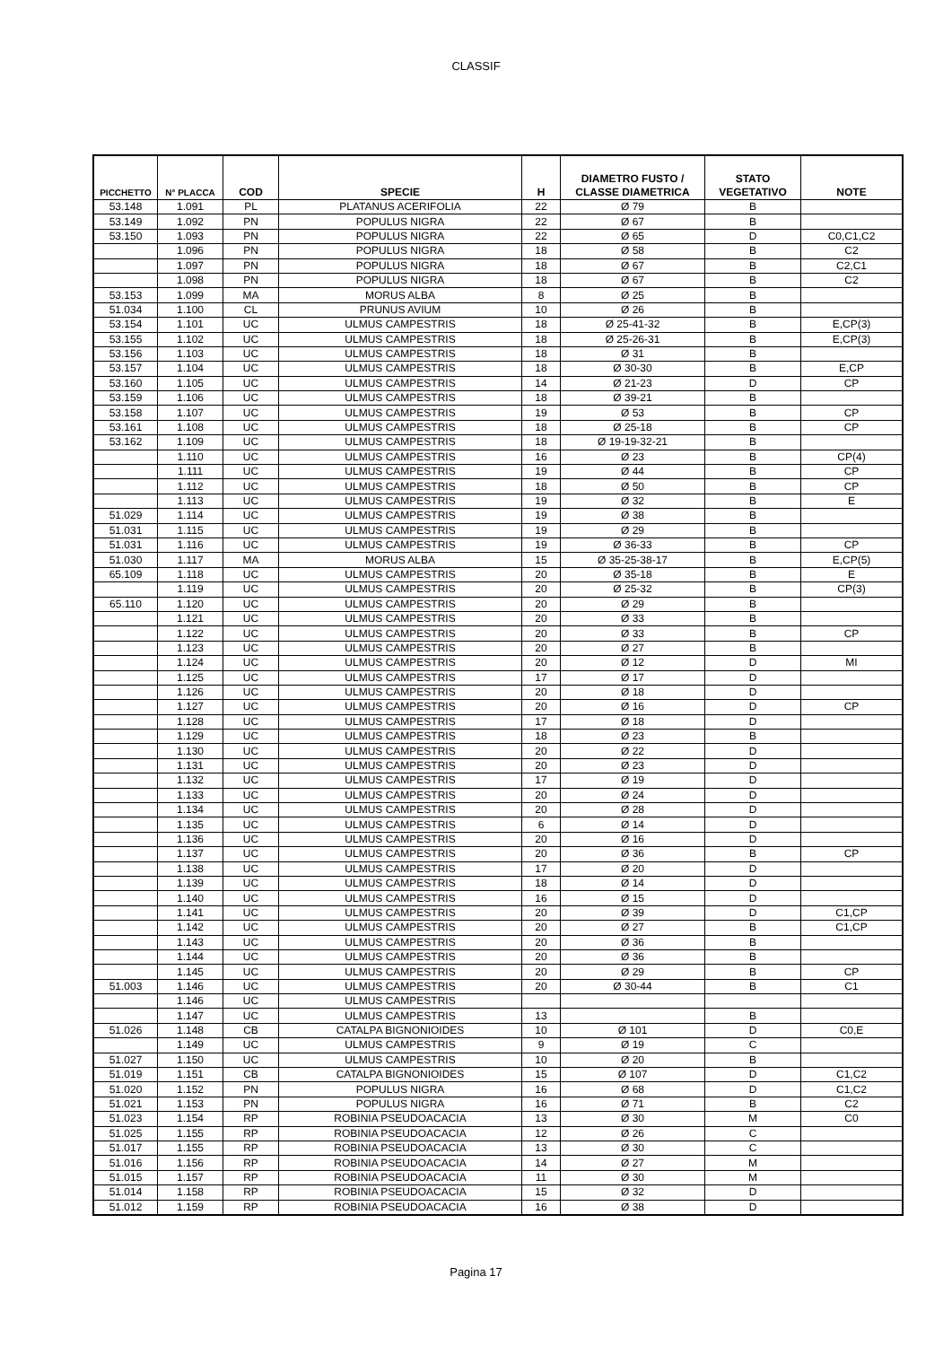CLASSIF
| PICCHETTO | N° PLACCA | COD | SPECIE | H | DIAMETRO FUSTO / CLASSE DIAMETRICA | STATO VEGETATIVO | NOTE |
| --- | --- | --- | --- | --- | --- | --- | --- |
| 53.148 | 1.091 | PL | PLATANUS ACERIFOLIA | 22 | Ø 79 | B | |
| 53.149 | 1.092 | PN | POPULUS NIGRA | 22 | Ø 67 | B | |
| 53.150 | 1.093 | PN | POPULUS NIGRA | 22 | Ø 65 | D | C0,C1,C2 |
| | 1.096 | PN | POPULUS NIGRA | 18 | Ø 58 | B | C2 |
| | 1.097 | PN | POPULUS NIGRA | 18 | Ø 67 | B | C2,C1 |
| | 1.098 | PN | POPULUS NIGRA | 18 | Ø 67 | B | C2 |
| 53.153 | 1.099 | MA | MORUS ALBA | 8 | Ø 25 | B | |
| 51.034 | 1.100 | CL | PRUNUS AVIUM | 10 | Ø 26 | B | |
| 53.154 | 1.101 | UC | ULMUS CAMPESTRIS | 18 | Ø 25-41-32 | B | E,CP(3) |
| 53.155 | 1.102 | UC | ULMUS CAMPESTRIS | 18 | Ø 25-26-31 | B | E,CP(3) |
| 53.156 | 1.103 | UC | ULMUS CAMPESTRIS | 18 | Ø 31 | B | |
| 53.157 | 1.104 | UC | ULMUS CAMPESTRIS | 18 | Ø 30-30 | B | E,CP |
| 53.160 | 1.105 | UC | ULMUS CAMPESTRIS | 14 | Ø 21-23 | D | CP |
| 53.159 | 1.106 | UC | ULMUS CAMPESTRIS | 18 | Ø 39-21 | B | |
| 53.158 | 1.107 | UC | ULMUS CAMPESTRIS | 19 | Ø 53 | B | CP |
| 53.161 | 1.108 | UC | ULMUS CAMPESTRIS | 18 | Ø 25-18 | B | CP |
| 53.162 | 1.109 | UC | ULMUS CAMPESTRIS | 18 | Ø 19-19-32-21 | B | |
| | 1.110 | UC | ULMUS CAMPESTRIS | 16 | Ø 23 | B | CP(4) |
| | 1.111 | UC | ULMUS CAMPESTRIS | 19 | Ø 44 | B | CP |
| | 1.112 | UC | ULMUS CAMPESTRIS | 18 | Ø 50 | B | CP |
| | 1.113 | UC | ULMUS CAMPESTRIS | 19 | Ø 32 | B | E |
| 51.029 | 1.114 | UC | ULMUS CAMPESTRIS | 19 | Ø 38 | B | |
| 51.031 | 1.115 | UC | ULMUS CAMPESTRIS | 19 | Ø 29 | B | |
| 51.031 | 1.116 | UC | ULMUS CAMPESTRIS | 19 | Ø 36-33 | B | CP |
| 51.030 | 1.117 | MA | MORUS ALBA | 15 | Ø 35-25-38-17 | B | E,CP(5) |
| 65.109 | 1.118 | UC | ULMUS CAMPESTRIS | 20 | Ø 35-18 | B | E |
| | 1.119 | UC | ULMUS CAMPESTRIS | 20 | Ø 25-32 | B | CP(3) |
| 65.110 | 1.120 | UC | ULMUS CAMPESTRIS | 20 | Ø 29 | B | |
| | 1.121 | UC | ULMUS CAMPESTRIS | 20 | Ø 33 | B | |
| | 1.122 | UC | ULMUS CAMPESTRIS | 20 | Ø 33 | B | CP |
| | 1.123 | UC | ULMUS CAMPESTRIS | 20 | Ø 27 | B | |
| | 1.124 | UC | ULMUS CAMPESTRIS | 20 | Ø 12 | D | MI |
| | 1.125 | UC | ULMUS CAMPESTRIS | 17 | Ø 17 | D | |
| | 1.126 | UC | ULMUS CAMPESTRIS | 20 | Ø 18 | D | |
| | 1.127 | UC | ULMUS CAMPESTRIS | 20 | Ø 16 | D | CP |
| | 1.128 | UC | ULMUS CAMPESTRIS | 17 | Ø 18 | D | |
| | 1.129 | UC | ULMUS CAMPESTRIS | 18 | Ø 23 | B | |
| | 1.130 | UC | ULMUS CAMPESTRIS | 20 | Ø 22 | D | |
| | 1.131 | UC | ULMUS CAMPESTRIS | 20 | Ø 23 | D | |
| | 1.132 | UC | ULMUS CAMPESTRIS | 17 | Ø 19 | D | |
| | 1.133 | UC | ULMUS CAMPESTRIS | 20 | Ø 24 | D | |
| | 1.134 | UC | ULMUS CAMPESTRIS | 20 | Ø 28 | D | |
| | 1.135 | UC | ULMUS CAMPESTRIS | 6 | Ø 14 | D | |
| | 1.136 | UC | ULMUS CAMPESTRIS | 20 | Ø 16 | D | |
| | 1.137 | UC | ULMUS CAMPESTRIS | 20 | Ø 36 | B | CP |
| | 1.138 | UC | ULMUS CAMPESTRIS | 17 | Ø 20 | D | |
| | 1.139 | UC | ULMUS CAMPESTRIS | 18 | Ø 14 | D | |
| | 1.140 | UC | ULMUS CAMPESTRIS | 16 | Ø 15 | D | |
| | 1.141 | UC | ULMUS CAMPESTRIS | 20 | Ø 39 | D | C1,CP |
| | 1.142 | UC | ULMUS CAMPESTRIS | 20 | Ø 27 | B | C1,CP |
| | 1.143 | UC | ULMUS CAMPESTRIS | 20 | Ø 36 | B | |
| | 1.144 | UC | ULMUS CAMPESTRIS | 20 | Ø 36 | B | |
| | 1.145 | UC | ULMUS CAMPESTRIS | 20 | Ø 29 | B | CP |
| 51.003 | 1.146 | UC | ULMUS CAMPESTRIS | 20 | Ø 30-44 | B | C1 |
| | 1.146 | UC | ULMUS CAMPESTRIS | | | | |
| | 1.147 | UC | ULMUS CAMPESTRIS | 13 | | B | |
| 51.026 | 1.148 | CB | CATALPA BIGNONIOIDES | 10 | Ø 101 | D | C0,E |
| | 1.149 | UC | ULMUS CAMPESTRIS | 9 | Ø 19 | C | |
| 51.027 | 1.150 | UC | ULMUS CAMPESTRIS | 10 | Ø 20 | B | |
| 51.019 | 1.151 | CB | CATALPA BIGNONIOIDES | 15 | Ø 107 | D | C1,C2 |
| 51.020 | 1.152 | PN | POPULUS NIGRA | 16 | Ø 68 | D | C1,C2 |
| 51.021 | 1.153 | PN | POPULUS NIGRA | 16 | Ø 71 | B | C2 |
| 51.023 | 1.154 | RP | ROBINIA PSEUDOACACIA | 13 | Ø 30 | M | C0 |
| 51.025 | 1.155 | RP | ROBINIA PSEUDOACACIA | 12 | Ø 26 | C | |
| 51.017 | 1.155 | RP | ROBINIA PSEUDOACACIA | 13 | Ø 30 | C | |
| 51.016 | 1.156 | RP | ROBINIA PSEUDOACACIA | 14 | Ø 27 | M | |
| 51.015 | 1.157 | RP | ROBINIA PSEUDOACACIA | 11 | Ø 30 | M | |
| 51.014 | 1.158 | RP | ROBINIA PSEUDOACACIA | 15 | Ø 32 | D | |
| 51.012 | 1.159 | RP | ROBINIA PSEUDOACACIA | 16 | Ø 38 | D | |
Pagina 17